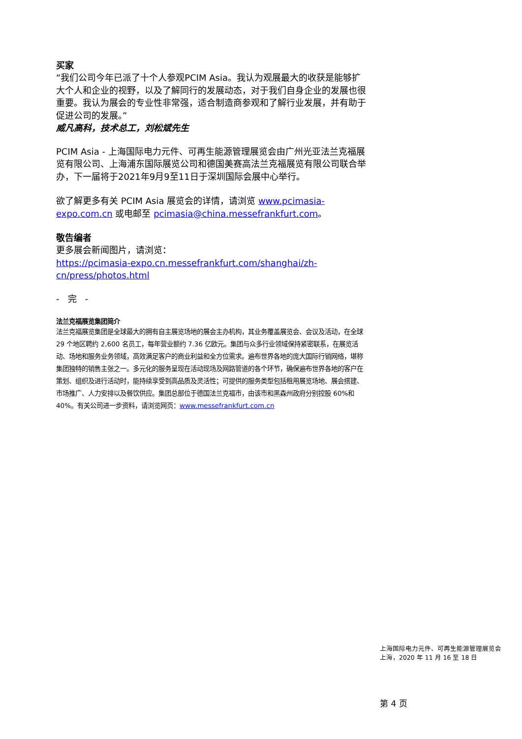买家
“我们公司今年已派了十个人参观PCIM Asia。我认为观展最大的收获是能够扩大个人和企业的视野，以及了解同行的发展动态，对于我们自身企业的发展也很重要。我认为展会的专业性非常强，适合制造商参观和了解行业发展，并有助于促进公司的发展。”
威凡高科，技术总工，刘松斌先生
PCIM Asia - 上海国际电力元件、可再生能源管理展览会由广州光亚法兰克福展览有限公司、上海浦东国际展览公司和德国美赛高法兰克福展览有限公司联合举办，下一届将于2021年9月9至11日于深圳国际会展中心举行。
欲了解更多有关 PCIM Asia 展览会的详情，请浏览 www.pcimasia-expo.com.cn 或电邮至 pcimasia@china.messefrankfurt.com。
敬告编者
更多展会新闻图片，请浏览：
https://pcimasia-expo.cn.messefrankfurt.com/shanghai/zh-cn/press/photos.html
- 完 -
法兰克福展览集团简介
法兰克福展览集团是全球最大的拥有自主展览场地的展会主办机构，其业务覆盖展览会、会议及活动，在全球 29 个地区聘约 2,600 名员工，每年营业额约 7.36 亿欧元。集团与众多行业领域保持紧密联系，在展览活动、场地和服务业务领域，高效满足客户的商业利益和全方位需求。遍布世界各地的庞大国际行销网络，堪称集团独特的销售主张之一。多元化的服务呈现在活动现场及网路管道的各个环节，确保遍布世界各地的客户在策划、组织及进行活动时，能持续享受到高品质及灵活性；可提供的服务类型包括租用展览场地、展会搭建、市场推广、人力安排以及餐饮供应。集团总部位于德国法兰克福市，由该市和黑森州政府分别控股 60%和 40%。有关公司进一步资料，请浏览网页：www.messefrankfurt.com.cn
上海国际电力元件、可再生能源管理展览会
上海，2020 年 11 月 16 至 18 日
第 4 页